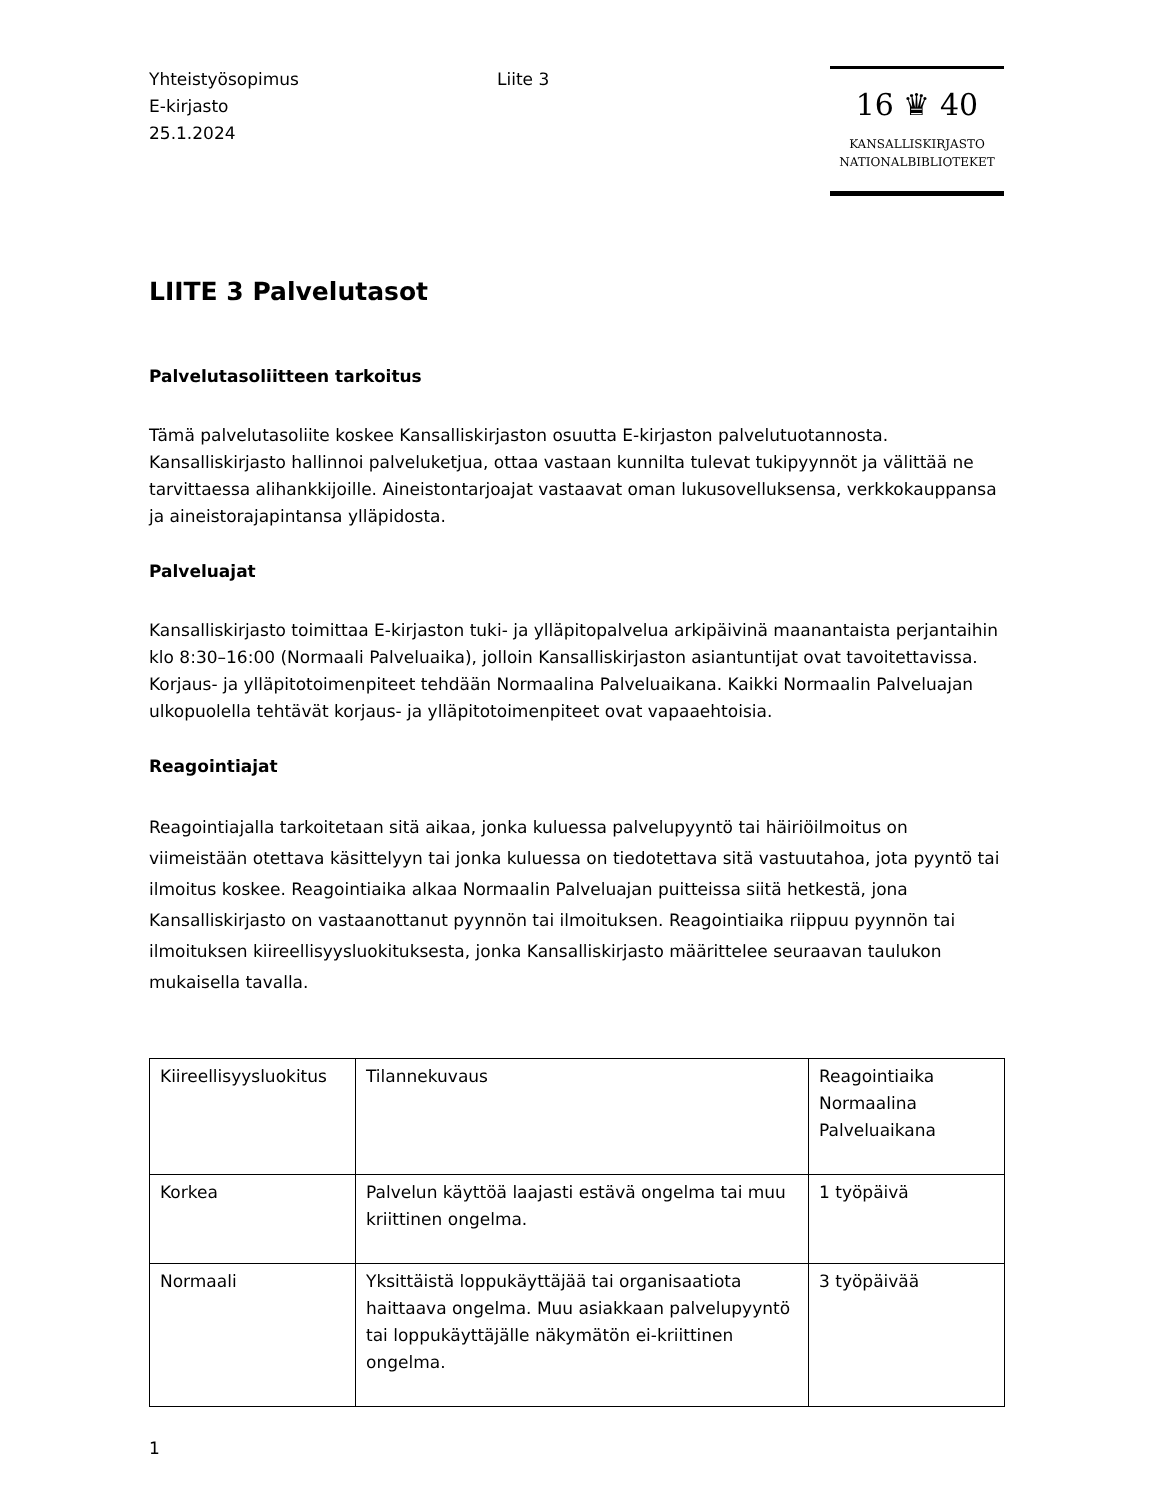Yhteistyösopimus
E-kirjasto
25.1.2024
Liite 3
16 ♛ 40
KANSALLISKIRJASTO
NATIONALBIBLIOTEKET
LIITE 3 Palvelutasot
Palvelutasoliitteen tarkoitus
Tämä palvelutasoliite koskee Kansalliskirjaston osuutta E-kirjaston palvelutuotannosta. Kansalliskirjasto hallinnoi palveluketjua, ottaa vastaan kunnilta tulevat tukipyynnöt ja välittää ne tarvittaessa alihankkijoille. Aineistontarjoajat vastaavat oman lukusovelluksensa, verkkokauppansa ja aineistorajapintansa ylläpidosta.
Palveluajat
Kansalliskirjasto toimittaa E-kirjaston tuki- ja ylläpitopalvelua arkipäivinä maanantaista perjantaihin klo 8:30–16:00 (Normaali Palveluaika), jolloin Kansalliskirjaston asiantuntijat ovat tavoitettavissa. Korjaus- ja ylläpitotoimenpiteet tehdään Normaalina Palveluaikana. Kaikki Normaalin Palveluajan ulkopuolella tehtävät korjaus- ja ylläpitotoimenpiteet ovat vapaaehtoisia.
Reagointiajat
Reagointiajalla tarkoitetaan sitä aikaa, jonka kuluessa palvelupyyntö tai häiriöilmoitus on viimeistään otettava käsittelyyn tai jonka kuluessa on tiedotettava sitä vastuutahoa, jota pyyntö tai ilmoitus koskee. Reagointiaika alkaa Normaalin Palveluajan puitteissa siitä hetkestä, jona Kansalliskirjasto on vastaanottanut pyynnön tai ilmoituksen. Reagointiaika riippuu pyynnön tai ilmoituksen kiireellisyysluokituksesta, jonka Kansalliskirjasto määrittelee seuraavan taulukon mukaisella tavalla.
| Kiireellisyysluokitus | Tilannekuvaus | Reagointiaika Normaalina Palveluaikana |
| Korkea | Palvelun käyttöä laajasti estävä ongelma tai muu kriittinen ongelma. | 1 työpäivä |
| Normaali | Yksittäistä loppukäyttäjää tai organisaatiota haittaava ongelma. Muu asiakkaan palvelupyyntö tai loppukäyttäjälle näkymätön ei-kriittinen ongelma. | 3 työpäivää |
1